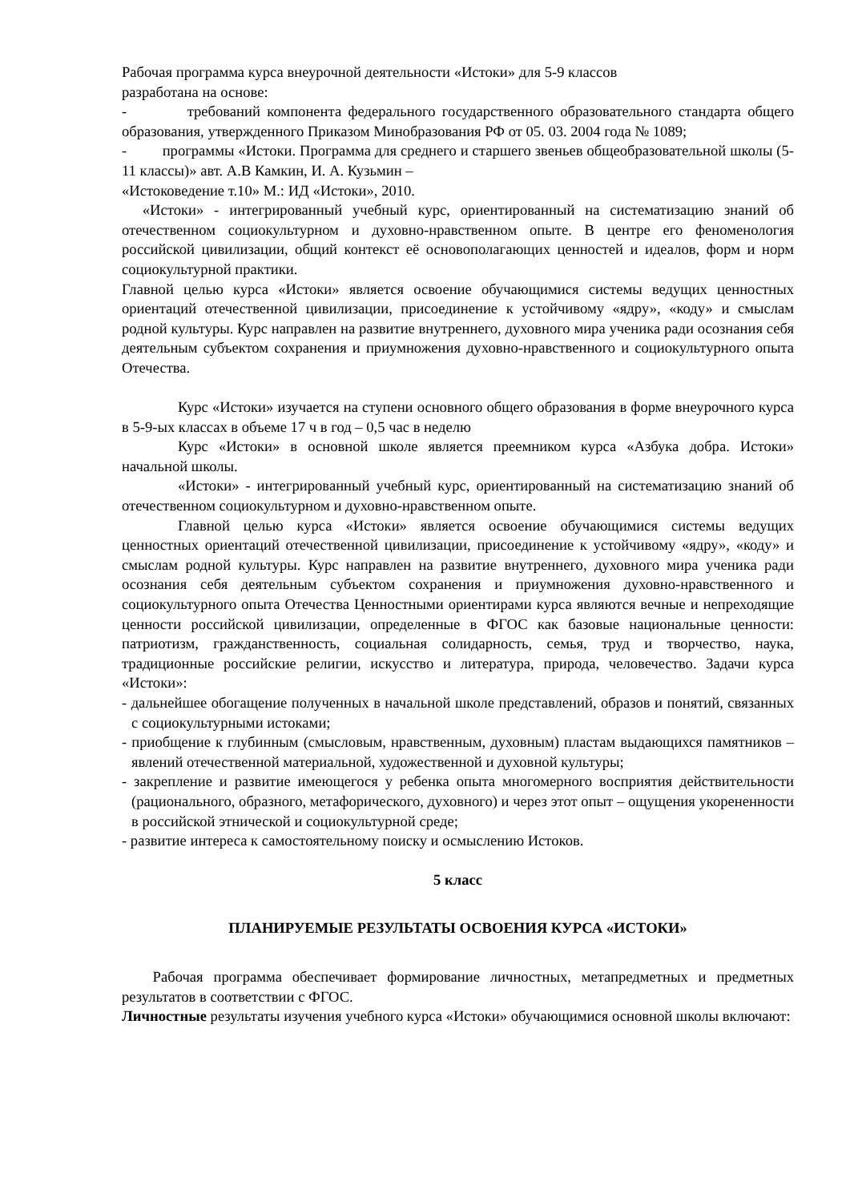Рабочая программа курса внеурочной деятельности «Истоки» для 5-9 классов
разработана на основе:
- требований компонента федерального государственного образовательного стандарта общего образования, утвержденного Приказом Минобразования РФ от 05. 03. 2004 года № 1089;
- программы «Истоки. Программа для среднего и старшего звеньев общеобразовательной школы (5-11 классы)» авт. А.В Камкин, И. А. Кузьмин –
«Истоковедение т.10» М.: ИД «Истоки», 2010.
«Истоки» - интегрированный учебный курс, ориентированный на систематизацию знаний об отечественном социокультурном и духовно-нравственном опыте. В центре его феноменология российской цивилизации, общий контекст её основополагающих ценностей и идеалов, форм и норм социокультурной практики.
Главной целью курса «Истоки» является освоение обучающимися системы ведущих ценностных ориентаций отечественной цивилизации, присоединение к устойчивому «ядру», «коду» и смыслам родной культуры. Курс направлен на развитие внутреннего, духовного мира ученика ради осознания себя деятельным субъектом сохранения и приумножения духовно-нравственного и социокультурного опыта Отечества.
Курс «Истоки» изучается на ступени основного общего образования в форме внеурочного курса в 5-9-ых классах в объеме 17 ч в год – 0,5 час в неделю
Курс «Истоки» в основной школе является преемником курса «Азбука добра. Истоки» начальной школы.
«Истоки» - интегрированный учебный курс, ориентированный на систематизацию знаний об отечественном социокультурном и духовно-нравственном опыте.
Главной целью курса «Истоки» является освоение обучающимися системы ведущих ценностных ориентаций отечественной цивилизации, присоединение к устойчивому «ядру», «коду» и смыслам родной культуры. Курс направлен на развитие внутреннего, духовного мира ученика ради осознания себя деятельным субъектом сохранения и приумножения духовно-нравственного и социокультурного опыта Отечества Ценностными ориентирами курса являются вечные и непреходящие ценности российской цивилизации, определенные в ФГОС как базовые национальные ценности: патриотизм, гражданственность, социальная солидарность, семья, труд и творчество, наука, традиционные российские религии, искусство и литература, природа, человечество. Задачи курса «Истоки»:
- дальнейшее обогащение полученных в начальной школе представлений, образов и понятий, связанных с социокультурными истоками;
- приобщение к глубинным (смысловым, нравственным, духовным) пластам выдающихся памятников – явлений отечественной материальной, художественной и духовной культуры;
- закрепление и развитие имеющегося у ребенка опыта многомерного восприятия действительности (рационального, образного, метафорического, духовного) и через этот опыт – ощущения укорененности в российской этнической и социокультурной среде;
- развитие интереса к самостоятельному поиску и осмыслению Истоков.
5 класс
ПЛАНИРУЕМЫЕ РЕЗУЛЬТАТЫ ОСВОЕНИЯ КУРСА «ИСТОКИ»
Рабочая программа обеспечивает формирование личностных, метапредметных и предметных результатов в соответствии с ФГОС.
Личностные результаты изучения учебного курса «Истоки» обучающимися основной школы включают: